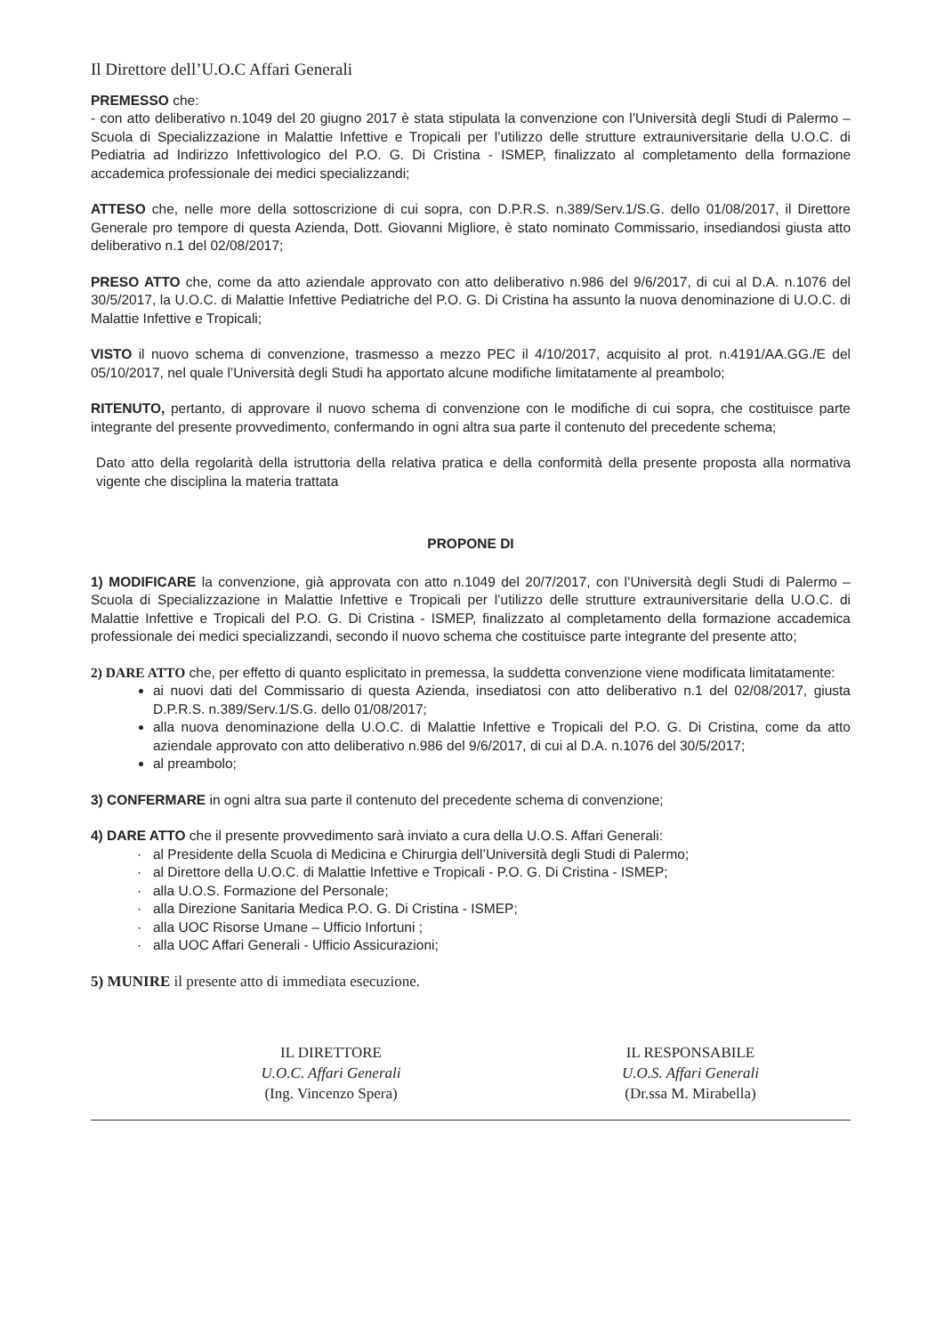Il Direttore dell’U.O.C Affari Generali
PREMESSO che:
- con atto deliberativo n.1049 del 20 giugno 2017 è stata stipulata la convenzione con l’Università degli Studi di Palermo – Scuola di Specializzazione in Malattie Infettive e Tropicali per l’utilizzo delle strutture extrauniversitarie della U.O.C. di Pediatria ad Indirizzo Infettivologico del P.O. G. Di Cristina - ISMEP, finalizzato al completamento della formazione accademica professionale dei medici specializzandi;
ATTESO che, nelle more della sottoscrizione di cui sopra, con D.P.R.S. n.389/Serv.1/S.G. dello 01/08/2017, il Direttore Generale pro tempore di questa Azienda, Dott. Giovanni Migliore, è stato nominato Commissario, insediandosi giusta atto deliberativo n.1 del 02/08/2017;
PRESO ATTO che, come da atto aziendale approvato con atto deliberativo n.986 del 9/6/2017, di cui al D.A. n.1076 del 30/5/2017, la U.O.C. di Malattie Infettive Pediatriche del P.O. G. Di Cristina ha assunto la nuova denominazione di U.O.C. di Malattie Infettive e Tropicali;
VISTO il nuovo schema di convenzione, trasmesso a mezzo PEC il 4/10/2017, acquisito al prot. n.4191/AA.GG./E del 05/10/2017, nel quale l’Università degli Studi ha apportato alcune modifiche limitatamente al preambolo;
RITENUTO, pertanto, di approvare il nuovo schema di convenzione con le modifiche di cui sopra, che costituisce parte integrante del presente provvedimento, confermando in ogni altra sua parte il contenuto del precedente schema;
Dato atto della regolarità della istruttoria della relativa pratica e della conformità della presente proposta alla normativa vigente che disciplina la materia trattata
PROPONE DI
1) MODIFICARE la convenzione, già approvata con atto n.1049 del 20/7/2017, con l’Università degli Studi di Palermo – Scuola di Specializzazione in Malattie Infettive e Tropicali per l’utilizzo delle strutture extrauniversitarie della U.O.C. di Malattie Infettive e Tropicali del P.O. G. Di Cristina - ISMEP, finalizzato al completamento della formazione accademica professionale dei medici specializzandi, secondo il nuovo schema che costituisce parte integrante del presente atto;
2) DARE ATTO che, per effetto di quanto esplicitato in premessa, la suddetta convenzione viene modificata limitatamente:
ai nuovi dati del Commissario di questa Azienda, insediatosi con atto deliberativo n.1 del 02/08/2017, giusta D.P.R.S. n.389/Serv.1/S.G. dello 01/08/2017;
alla nuova denominazione della U.O.C. di Malattie Infettive e Tropicali del P.O. G. Di Cristina, come da atto aziendale approvato con atto deliberativo n.986 del 9/6/2017, di cui al D.A. n.1076 del 30/5/2017;
al preambolo;
3) CONFERMARE in ogni altra sua parte il contenuto del precedente schema di convenzione;
4) DARE ATTO che il presente provvedimento sarà inviato a cura della U.O.S. Affari Generali:
al Presidente della Scuola di Medicina e Chirurgia dell’Università degli Studi di Palermo;
al Direttore della U.O.C. di Malattie Infettive e Tropicali - P.O. G. Di Cristina - ISMEP;
alla U.O.S. Formazione del Personale;
alla Direzione Sanitaria Medica P.O. G. Di Cristina - ISMEP;
alla UOC Risorse Umane – Ufficio Infortuni ;
alla UOC Affari Generali - Ufficio Assicurazioni;
5) MUNIRE il presente atto di immediata esecuzione.
IL DIRETTORE
U.O.C. Affari Generali
(Ing. Vincenzo Spera)
IL RESPONSABILE
U.O.S. Affari Generali
(Dr.ssa M. Mirabella)